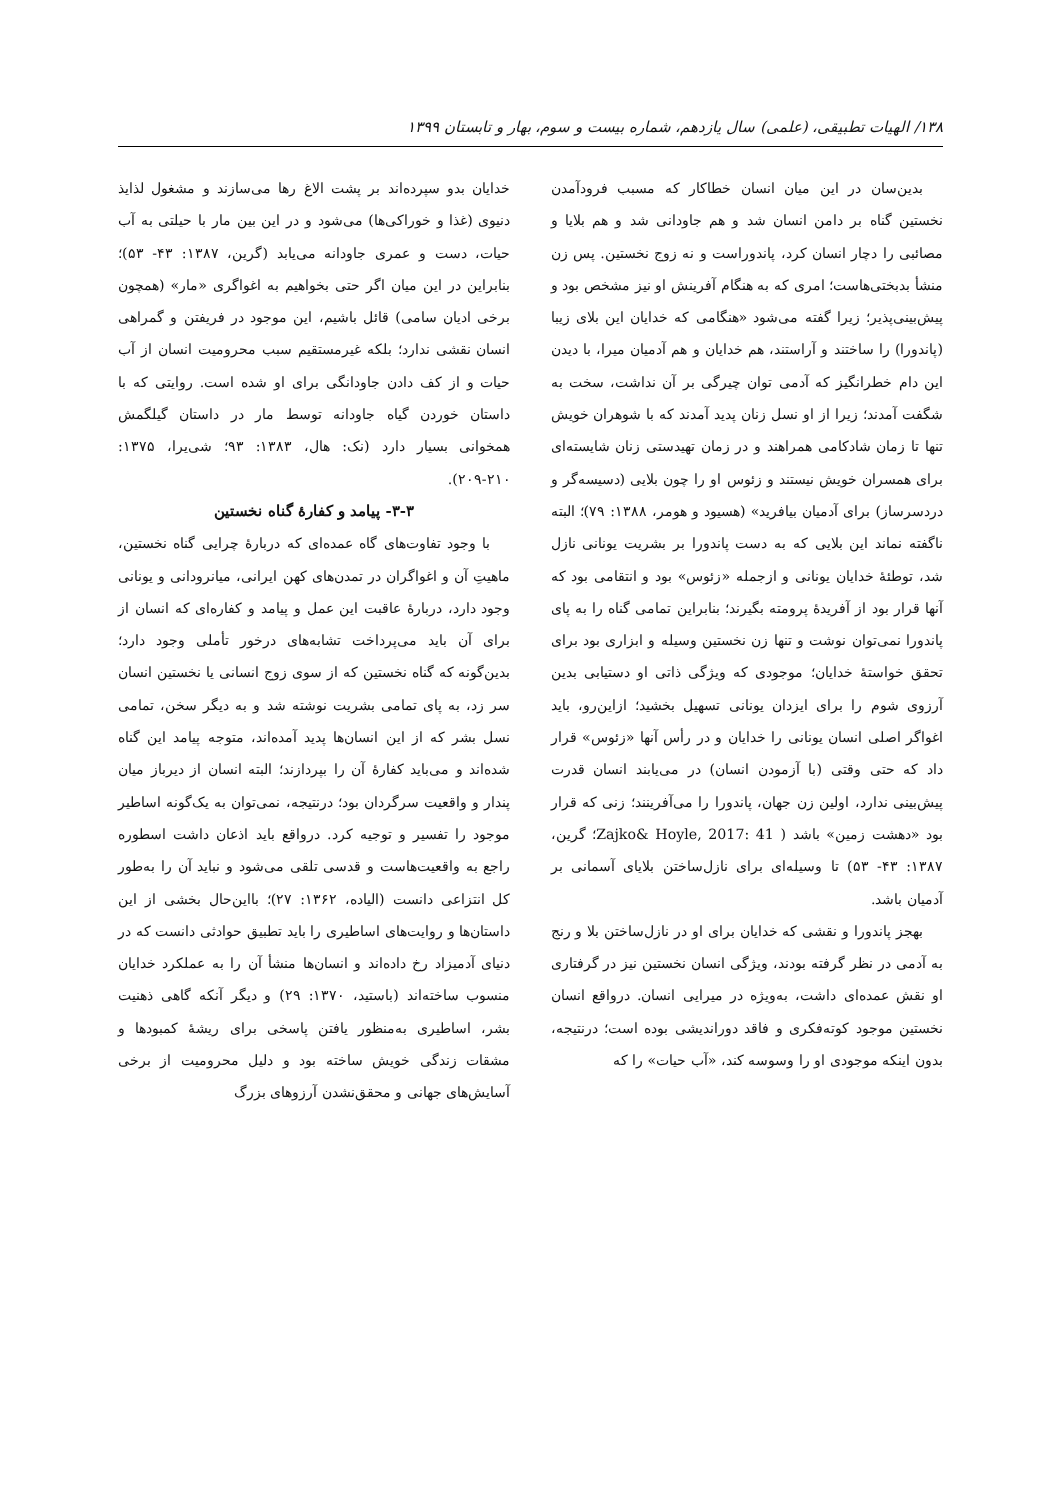۱۳۸/ الهیات تطبیقی، (علمی) سال یازدهم، شماره بیست و سوم، بهار و تابستان ۱۳۹۹
بدین‌سان در این میان انسان خطاکار که مسبب فرودآمدن نخستین گناه بر دامن انسان شد و هم جاودانی شد و هم بلایا و مصائبی را دچار انسان کرد، پاندوراست و نه زوج نخستین. پس زن منشأ بدبختی‌هاست؛ امری که به هنگام آفرینش او نیز مشخص بود و پیش‌بینی‌پذیر؛ زیرا گفته می‌شود «هنگامی که خدایان این بلای زیبا (پاندورا) را ساختند و آراستند، هم خدایان و هم آدمیان میرا، با دیدن این دام خطرانگیز که آدمی توان چیرگی بر آن نداشت، سخت به شگفت آمدند؛ زیرا از او نسل زنان پدید آمدند که با شوهران خویش تنها تا زمان شادکامی همراهند و در زمان تهیدستی زنان شایسته‌ای برای همسران خویش نیستند و زئوس او را چون بلایی (دسیسه‌گر و دردسرساز) برای آدمیان بیافرید» (هسیود و هومر، ۱۳۸۸: ۷۹)؛ البته ناگفته نماند این بلایی که به دست پاندورا بر بشریت یونانی نازل شد، توطئهٔ خدایان یونانی و ازجمله «زئوس» بود و انتقامی بود که آنها قرار بود از آفریدهٔ پرومته بگیرند؛ بنابراین تمامی گناه را به پای پاندورا نمی‌توان نوشت و تنها زن نخستین وسیله و ابزاری بود برای تحقق خواستهٔ خدایان؛ موجودی که ویژگی ذاتی او دستیابی بدین آرزوی شوم را برای ایزدان یونانی تسهیل بخشید؛ ازاین‌رو، باید اغواگر اصلی انسان یونانی را خدایان و در رأس آنها «زئوس» قرار داد که حتی وقتی (با آزمودن انسان) در می‌یابند انسان قدرت پیش‌بینی ندارد، اولین زن جهان، پاندورا را می‌آفرینند؛ زنی که قرار بود «دهشت زمین» باشد ( Zajko& Hoyle, 2017: 41؛ گرین، ۱۳۸۷: ۴۳- ۵۳) تا وسیله‌ای برای نازل‌ساختن بلایای آسمانی بر آدمیان باشد.
بهجز پاندورا و نقشی که خدایان برای او در نازل‌ساختن بلا و رنج به آدمی در نظر گرفته بودند، ویژگی انسان نخستین نیز در گرفتاری او نقش عمده‌ای داشت، به‌ویژه در میرایی انسان. درواقع انسان نخستین موجود کوته‌فکری و فاقد دوراندیشی بوده است؛ درنتیجه، بدون اینکه موجودی او را وسوسه کند، «آب حیات» را که
خدایان بدو سپرده‌اند بر پشت الاغ رها می‌سازند و مشغول لذایذ دنیوی (غذا و خوراکی‌ها) می‌شود و در این بین مار با حیلتی به آب حیات، دست و عمری جاودانه می‌یابد (گرین، ۱۳۸۷: ۴۳- ۵۳)؛ بنابراین در این میان اگر حتی بخواهیم به اغواگری «مار» (همچون برخی ادیان سامی) قائل باشیم، این موجود در فریفتن و گمراهی انسان نقشی ندارد؛ بلکه غیرمستقیم سبب محرومیت انسان از آب حیات و از کف دادن جاودانگی برای او شده است. روایتی که با داستان خوردن گیاه جاودانه توسط مار در داستان گیلگمش همخوانی بسیار دارد (نک: هال، ۱۳۸۳: ۹۳؛ شی‌یرا، ۱۳۷۵: ۲۱۰-۲۰۹).
۳-۳- پیامد و کفارهٔ گناه نخستین
با وجود تفاوت‌های گاه عمده‌ای که دربارهٔ چرایی گناه نخستین، ماهیتِ آن و اغواگران در تمدن‌های کهن ایرانی، میانرودانی و یونانی وجود دارد، دربارهٔ عاقبت این عمل و پیامد و کفاره‌ای که انسان از برای آن باید می‌پرداخت تشابه‌های درخور تأملی وجود دارد؛ بدین‌گونه که گناه نخستین که از سوی زوج انسانی یا نخستین انسان سر زد، به پای تمامی بشریت نوشته شد و به دیگر سخن، تمامی نسل بشر که از این انسان‌ها پدید آمده‌اند، متوجه پیامد این گناه شده‌اند و می‌باید کفارهٔ آن را بپردازند؛ البته انسان از دیرباز میان پندار و واقعیت سرگردان بود؛ درنتیجه، نمی‌توان به یک‌گونه اساطیر موجود را تفسیر و توجیه کرد. درواقع باید اذعان داشت اسطوره راجع به واقعیت‌هاست و قدسی تلقی می‌شود و نباید آن را به‌طور کل انتزاعی دانست (الیاده، ۱۳۶۲: ۲۷)؛ بااین‌حال بخشی از این داستان‌ها و روایت‌های اساطیری را باید تطبیق حوادثی دانست که در دنیای آدمیزاد رخ داده‌اند و انسان‌ها منشأ آن را به عملکرد خدایان منسوب ساخته‌اند (باستید، ۱۳۷۰: ۲۹) و دیگر آنکه گاهی ذهنیت بشر، اساطیری به‌منظور یافتن پاسخی برای ریشهٔ کمبودها و مشقات زندگی خویش ساخته بود و دلیل محرومیت از برخی آسایش‌های جهانی و محقق‌نشدن آرزوهای بزرگ